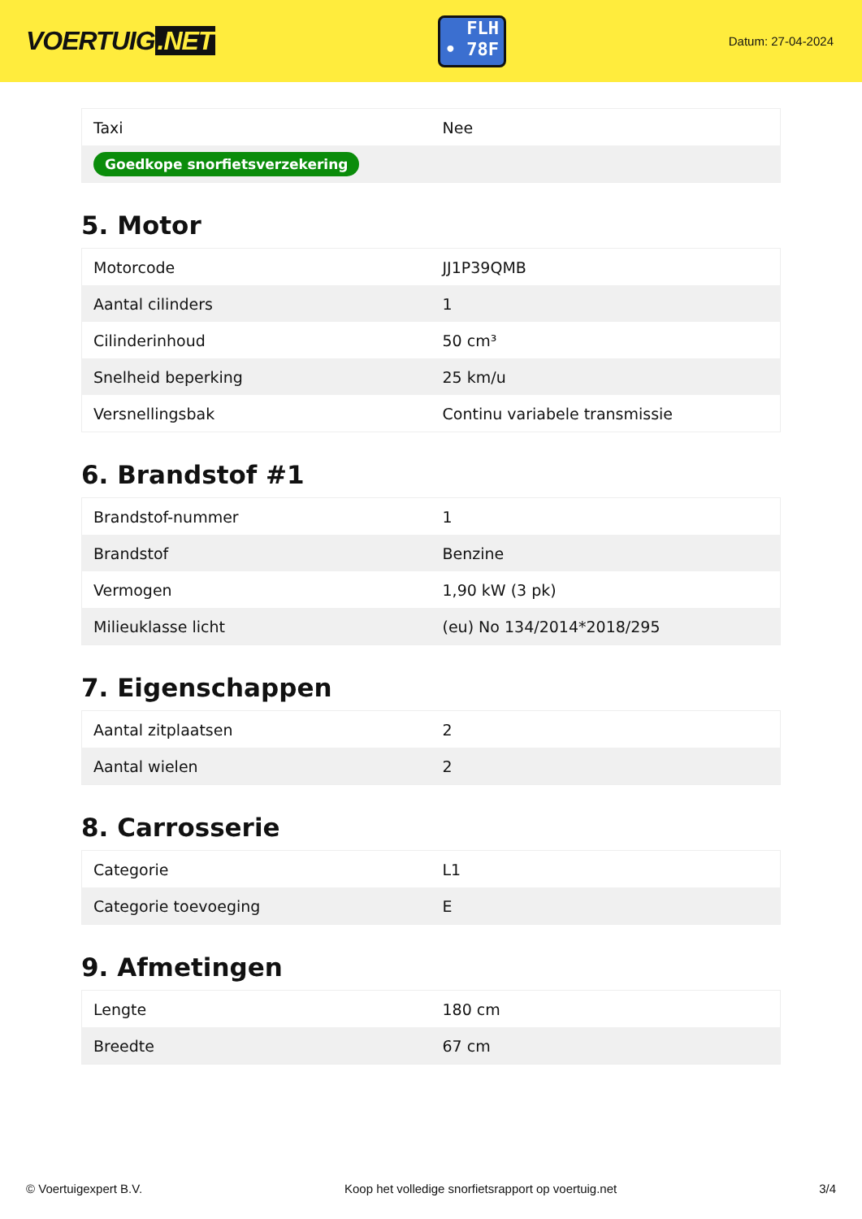VOERTUIG.NET
FLH
• 78F
Datum: 27-04-2024
| Taxi | Nee |
| Goedkope snorfietsverzekering | |
5. Motor
| Motorcode | JJ1P39QMB |
| Aantal cilinders | 1 |
| Cilinderinhoud | 50 cm³ |
| Snelheid beperking | 25 km/u |
| Versnellingsbak | Continu variabele transmissie |
6. Brandstof #1
| Brandstof-nummer | 1 |
| Brandstof | Benzine |
| Vermogen | 1,90 kW (3 pk) |
| Milieuklasse licht | (eu) No 134/2014*2018/295 |
7. Eigenschappen
| Aantal zitplaatsen | 2 |
| Aantal wielen | 2 |
8. Carrosserie
| Categorie | L1 |
| Categorie toevoeging | E |
9. Afmetingen
| Lengte | 180 cm |
| Breedte | 67 cm |
© Voertuigexpert B.V. Koop het volledige snorfietsrapport op voertuig.net 3/4